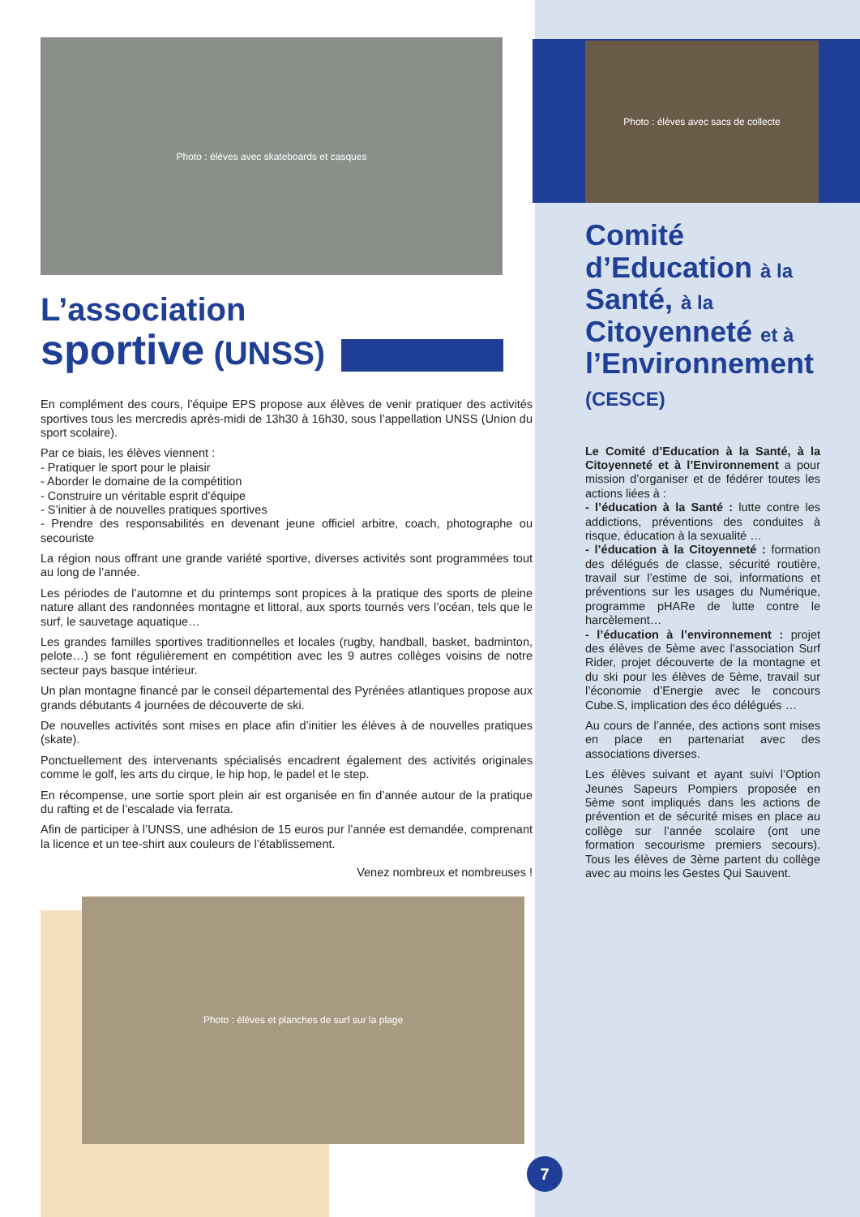Photo : élèves avec skateboards et casques
L’association
sportive (UNSS)
En complément des cours, l’équipe EPS propose aux élèves de venir pratiquer des activités sportives tous les mercredis après-midi de 13h30 à 16h30, sous l’appellation UNSS (Union du sport scolaire).
Par ce biais, les élèves viennent :
- Pratiquer le sport pour le plaisir
- Aborder le domaine de la compétition
- Construire un véritable esprit d’équipe
- S’initier à de nouvelles pratiques sportives
- Prendre des responsabilités en devenant jeune officiel arbitre, coach, photographe ou secouriste
La région nous offrant une grande variété sportive, diverses activités sont programmées tout au long de l’année.
Les périodes de l’automne et du printemps sont propices à la pratique des sports de pleine nature allant des randonnées montagne et littoral, aux sports tournés vers l’océan, tels que le surf, le sauvetage aquatique…
Les grandes familles sportives traditionnelles et locales (rugby, handball, basket, badminton, pelote…) se font régulièrement en compétition avec les 9 autres collèges voisins de notre secteur pays basque intérieur.
Un plan montagne financé par le conseil départemental des Pyrénées atlantiques propose aux grands débutants 4 journées de découverte de ski.
De nouvelles activités sont mises en place afin d’initier les élèves à de nouvelles pratiques (skate).
Ponctuellement des intervenants spécialisés encadrent également des activités originales comme le golf, les arts du cirque, le hip hop, le padel et le step.
En récompense, une sortie sport plein air est organisée en fin d’année autour de la pratique du rafting et de l’escalade via ferrata.
Afin de participer à l’UNSS, une adhésion de 15 euros pur l’année est demandée, comprenant la licence et un tee-shirt aux couleurs de l’établissement.
Venez nombreux et nombreuses !
Photo : élèves et planches de surf sur la plage
Photo : élèves avec sacs de collecte
Comité d’Education à la Santé, à la Citoyenneté et à l’Environnement (CESCE)
Le Comité d’Education à la Santé, à la Citoyenneté et à l’Environnement a pour mission d’organiser et de fédérer toutes les actions liées à :
- l’éducation à la Santé : lutte contre les addictions, préventions des conduites à risque, éducation à la sexualité …
- l’éducation à la Citoyenneté : formation des délégués de classe, sécurité routière, travail sur l’estime de soi, informations et préventions sur les usages du Numérique, programme pHARe de lutte contre le harcèlement…
- l’éducation à l’environnement : projet des élèves de 5ème avec l’association Surf Rider, projet découverte de la montagne et du ski pour les élèves de 5ème, travail sur l’économie d’Energie avec le concours Cube.S, implication des éco délégués …
Au cours de l’année, des actions sont mises en place en partenariat avec des associations diverses.
Les élèves suivant et ayant suivi l’Option Jeunes Sapeurs Pompiers proposée en 5ème sont impliqués dans les actions de prévention et de sécurité mises en place au collège sur l’année scolaire (ont une formation secourisme premiers secours). Tous les élèves de 3ème partent du collège avec au moins les Gestes Qui Sauvent.
7